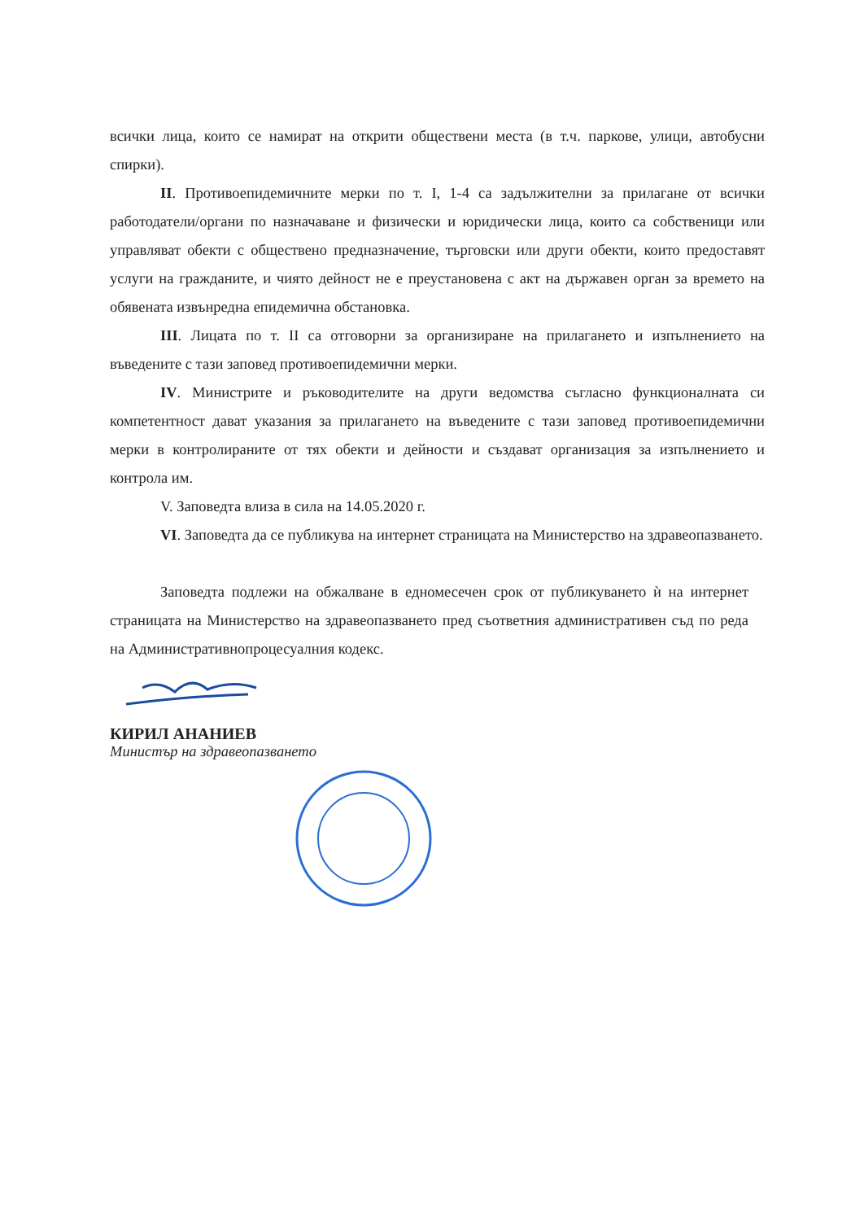всички лица, които се намират на открити обществени места (в т.ч. паркове, улици, автобусни спирки).
II. Противоепидемичните мерки по т. I, 1-4 са задължителни за прилагане от всички работодатели/органи по назначаване и физически и юридически лица, които са собственици или управляват обекти с обществено предназначение, търговски или други обекти, които предоставят услуги на гражданите, и чиято дейност не е преустановена с акт на държавен орган за времето на обявената извънредна епидемична обстановка.
III. Лицата по т. II са отговорни за организиране на прилагането и изпълнението на въведените с тази заповед противоепидемични мерки.
IV. Министрите и ръководителите на други ведомства съгласно функционалната си компетентност дават указания за прилагането на въведените с тази заповед противоепидемични мерки в контролираните от тях обекти и дейности и създават организация за изпълнението и контрола им.
V. Заповедта влиза в сила на 14.05.2020 г.
VI. Заповедта да се публикува на интернет страницата на Министерство на здравеопазването.
Заповедта подлежи на обжалване в едномесечен срок от публикуването ѝ на интернет страницата на Министерство на здравеопазването пред съответния административен съд по реда на Административнопроцесуалния кодекс.
КИРИЛ АНАНИЕВ
Министър на здравеопазването